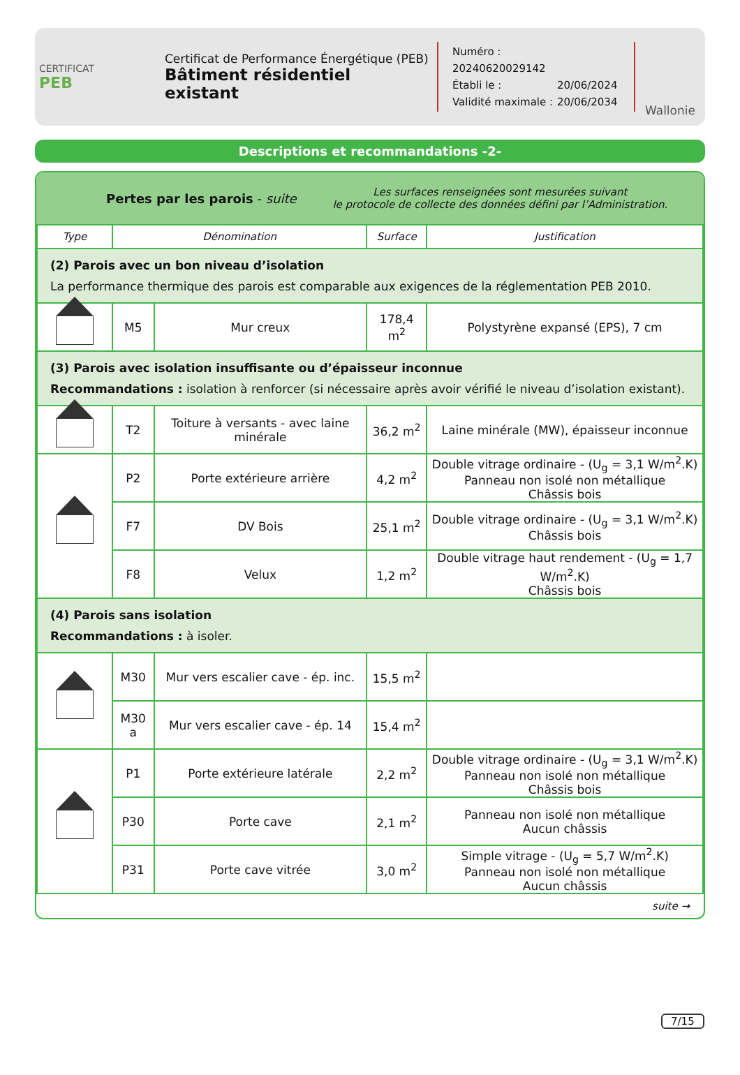CERTIFICAT
PEB
Certificat de Performance Énergétique (PEB)
Bâtiment résidentiel existant
Numéro : 20240620029142
Établi le : 20/06/2024
Validité maximale : 20/06/2034
Wallonie
Descriptions et recommandations -2-
Pertes par les parois - suite
Les surfaces renseignées sont mesurées suivant
le protocole de collecte des données défini par l’Administration.
| Type | Dénomination | | Surface | Justification |
| --- | --- | --- | --- | --- |
| (2) Parois avec un bon niveau d’isolation La performance thermique des parois est comparable aux exigences de la réglementation PEB 2010. | | | | |
| | M5 | Mur creux | 178,4 m<sup>2</sup> | Polystyrène expansé (EPS), 7 cm |
| (3) Parois avec isolation insuffisante ou d’épaisseur inconnue Recommandations : isolation à renforcer (si nécessaire après avoir vérifié le niveau d’isolation existant). | | | | |
| | T2 | Toiture à versants - avec laine minérale | 36,2 m<sup>2</sup> | Laine minérale (MW), épaisseur inconnue |
| | P2 | Porte extérieure arrière | 4,2 m<sup>2</sup> | Double vitrage ordinaire - (U<sub>g</sub> = 3,1 W/m<sup>2</sup>.K) Panneau non isolé non métallique Châssis bois |
| | F7 | DV Bois | 25,1 m<sup>2</sup> | Double vitrage ordinaire - (U<sub>g</sub> = 3,1 W/m<sup>2</sup>.K) Châssis bois |
| | F8 | Velux | 1,2 m<sup>2</sup> | Double vitrage haut rendement - (U<sub>g</sub> = 1,7 W/m<sup>2</sup>.K) Châssis bois |
| (4) Parois sans isolation Recommandations : à isoler. | | | | |
| | M30 | Mur vers escalier cave - ép. inc. | 15,5 m<sup>2</sup> | |
| | M30 a | Mur vers escalier cave - ép. 14 | 15,4 m<sup>2</sup> | |
| | P1 | Porte extérieure latérale | 2,2 m<sup>2</sup> | Double vitrage ordinaire - (U<sub>g</sub> = 3,1 W/m<sup>2</sup>.K) Panneau non isolé non métallique Châssis bois |
| | P30 | Porte cave | 2,1 m<sup>2</sup> | Panneau non isolé non métallique Aucun châssis |
| | P31 | Porte cave vitrée | 3,0 m<sup>2</sup> | Simple vitrage - (U<sub>g</sub> = 5,7 W/m<sup>2</sup>.K) Panneau non isolé non métallique Aucun châssis |
suite →
7/15